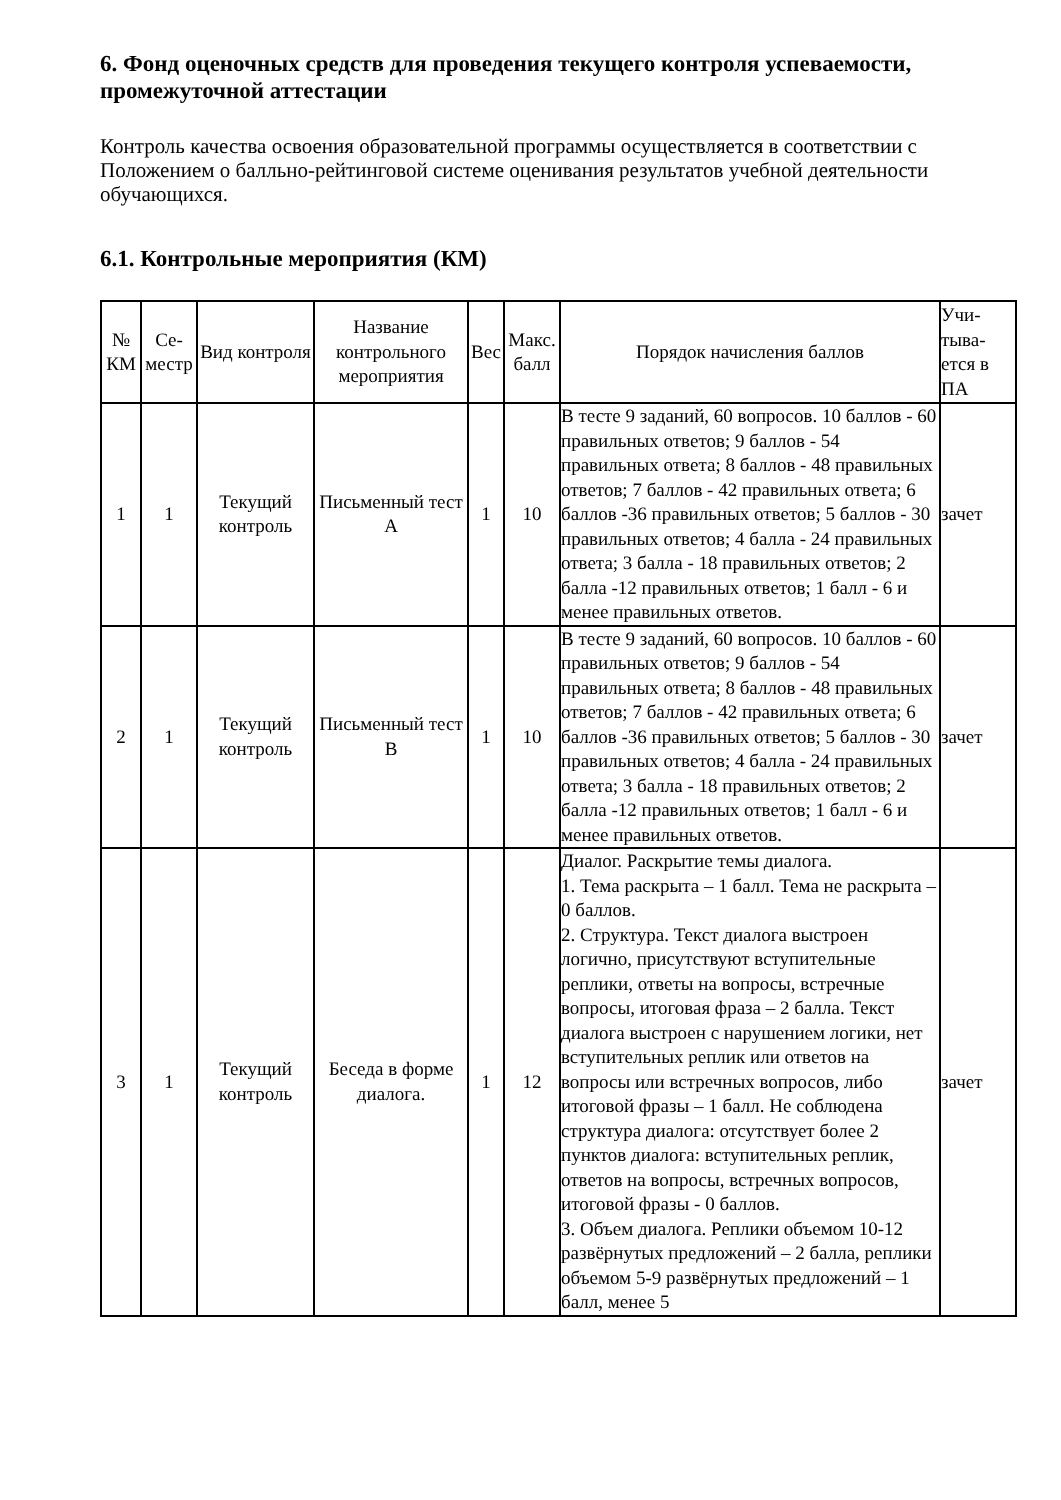6. Фонд оценочных средств для проведения текущего контроля успеваемости, промежуточной аттестации
Контроль качества освоения образовательной программы осуществляется в соответствии с Положением о балльно-рейтинговой системе оценивания результатов учебной деятельности обучающихся.
6.1. Контрольные мероприятия (КМ)
| № КМ | Се-местр | Вид контроля | Название контрольного мероприятия | Вес | Макс. балл | Порядок начисления баллов | Учи-тыва-ется в ПА |
| --- | --- | --- | --- | --- | --- | --- | --- |
| 1 | 1 | Текущий контроль | Письменный тест A | 1 | 10 | В тесте 9 заданий, 60 вопросов. 10 баллов - 60 правильных ответов; 9 баллов - 54 правильных ответа; 8 баллов - 48 правильных ответов; 7 баллов - 42 правильных ответа; 6 баллов -36 правильных ответов; 5 баллов - 30 правильных ответов; 4 балла - 24 правильных ответа; 3 балла - 18 правильных ответов; 2 балла -12 правильных ответов; 1 балл - 6 и менее правильных ответов. | зачет |
| 2 | 1 | Текущий контроль | Письменный тест B | 1 | 10 | В тесте 9 заданий, 60 вопросов. 10 баллов - 60 правильных ответов; 9 баллов - 54 правильных ответа; 8 баллов - 48 правильных ответов; 7 баллов - 42 правильных ответа; 6 баллов -36 правильных ответов; 5 баллов - 30 правильных ответов; 4 балла - 24 правильных ответа; 3 балла - 18 правильных ответов; 2 балла -12 правильных ответов; 1 балл - 6 и менее правильных ответов. | зачет |
| 3 | 1 | Текущий контроль | Беседа в форме диалога. | 1 | 12 | Диалог. Раскрытие темы диалога. 1. Тема раскрыта – 1 балл. Тема не раскрыта – 0 баллов. 2. Структура. Текст диалога выстроен логично, присутствуют вступительные реплики, ответы на вопросы, встречные вопросы, итоговая фраза – 2 балла. Текст диалога выстроен с нарушением логики, нет вступительных реплик или ответов на вопросы или встречных вопросов, либо итоговой фразы – 1 балл. Не соблюдена структура диалога: отсутствует более 2 пунктов диалога: вступительных реплик, ответов на вопросы, встречных вопросов, итоговой фразы - 0 баллов. 3. Объем диалога. Реплики объемом 10-12 развёрнутых предложений – 2 балла, реплики объемом 5-9 развёрнутых предложений – 1 балл, менее 5 | зачет |